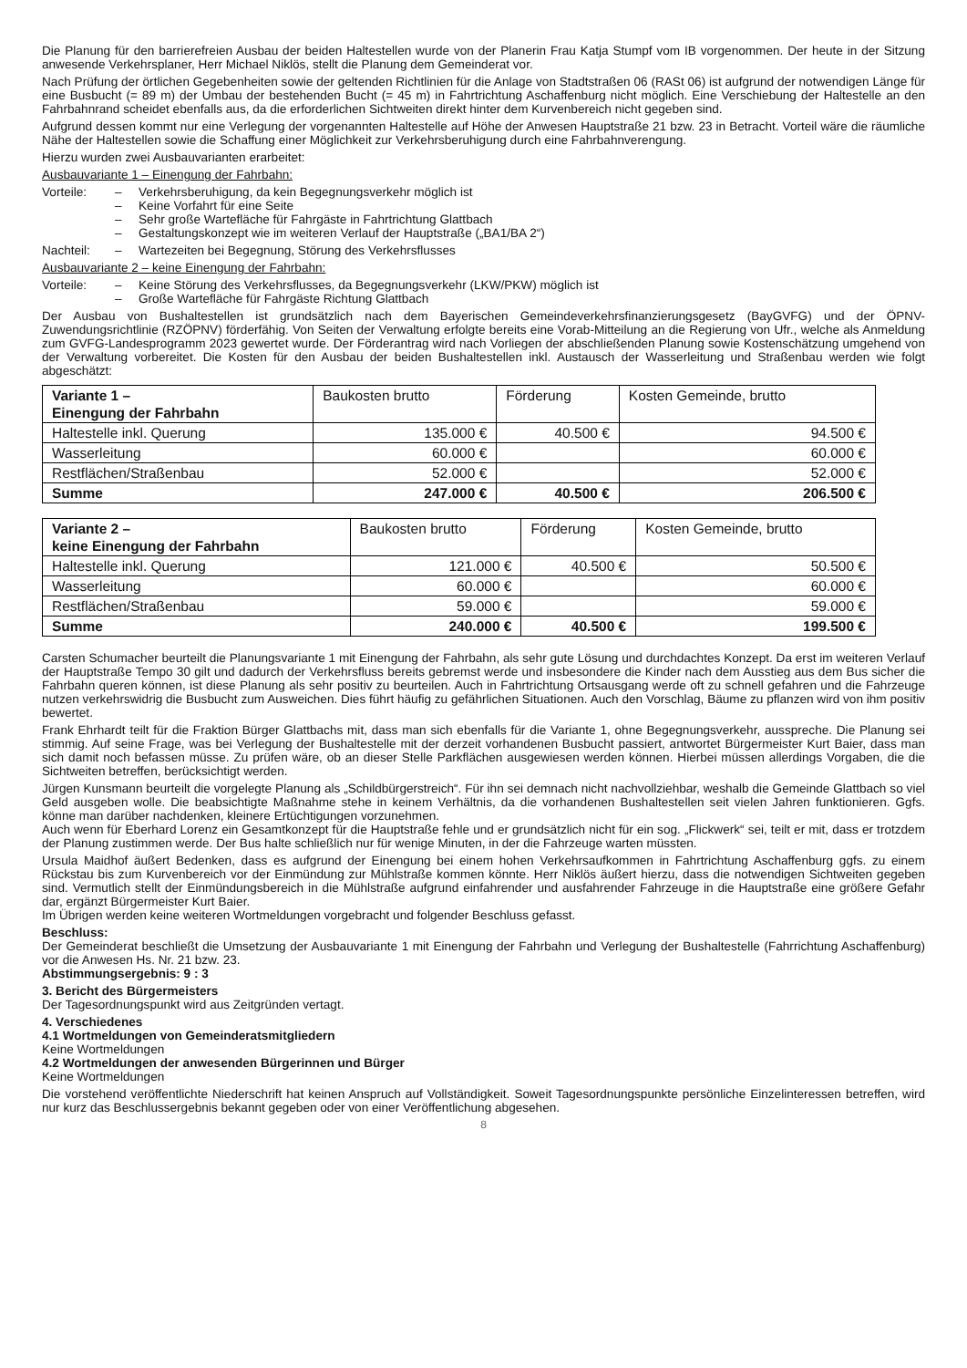Die Planung für den barrierefreien Ausbau der beiden Haltestellen wurde von der Planerin Frau Katja Stumpf vom IB vorgenommen. Der heute in der Sitzung anwesende Verkehrsplaner, Herr Michael Niklös, stellt die Planung dem Gemeinderat vor.
Nach Prüfung der örtlichen Gegebenheiten sowie der geltenden Richtlinien für die Anlage von Stadtstraßen 06 (RASt 06) ist aufgrund der notwendigen Länge für eine Busbucht (= 89 m) der Umbau der bestehenden Bucht (= 45 m) in Fahrtrichtung Aschaffenburg nicht möglich. Eine Verschiebung der Haltestelle an den Fahrbahnrand scheidet ebenfalls aus, da die erforderlichen Sichtweiten direkt hinter dem Kurvenbereich nicht gegeben sind.
Aufgrund dessen kommt nur eine Verlegung der vorgenannten Haltestelle auf Höhe der Anwesen Hauptstraße 21 bzw. 23 in Betracht. Vorteil wäre die räumliche Nähe der Haltestellen sowie die Schaffung einer Möglichkeit zur Verkehrsberuhigung durch eine Fahrbahnverengung.
Hierzu wurden zwei Ausbauvarianten erarbeitet:
Ausbauvariante 1 – Einengung der Fahrbahn:
Vorteile: – Verkehrsberuhigung, da kein Begegnungsverkehr möglich ist
– Keine Vorfahrt für eine Seite
– Sehr große Wartefläche für Fahrgäste in Fahrtrichtung Glattbach
– Gestaltungskonzept wie im weiteren Verlauf der Hauptstraße („BA1/BA 2“)
Nachteil: – Wartezeiten bei Begegnung, Störung des Verkehrsflusses
Ausbauvariante 2 – keine Einengung der Fahrbahn:
Vorteile: – Keine Störung des Verkehrsflusses, da Begegnungsverkehr (LKW/PKW) möglich ist
– Große Wartefläche für Fahrgäste Richtung Glattbach
Der Ausbau von Bushaltestellen ist grundsätzlich nach dem Bayerischen Gemeindeverkehrsfinanzierungsgesetz (BayGVFG) und der ÖPNV-Zuwendungsrichtlinie (RZÖPNV) förderfähig. Von Seiten der Verwaltung erfolgte bereits eine Vorab-Mitteilung an die Regierung von Ufr., welche als Anmeldung zum GVFG-Landesprogramm 2023 gewertet wurde. Der Förderantrag wird nach Vorliegen der abschließenden Planung sowie Kostenschätzung umgehend von der Verwaltung vorbereitet. Die Kosten für den Ausbau der beiden Bushaltestellen inkl. Austausch der Wasserleitung und Straßenbau werden wie folgt abgeschätzt:
| Variante 1 – Einengung der Fahrbahn | Baukosten brutto | Förderung | Kosten Gemeinde, brutto |
| --- | --- | --- | --- |
| Haltestelle inkl. Querung | 135.000 € | 40.500 € | 94.500 € |
| Wasserleitung | 60.000 € | | 60.000 € |
| Restflächen/Straßenbau | 52.000 € | | 52.000 € |
| Summe | 247.000 € | 40.500 € | 206.500 € |
| Variante 2 – keine Einengung der Fahrbahn | Baukosten brutto | Förderung | Kosten Gemeinde, brutto |
| --- | --- | --- | --- |
| Haltestelle inkl. Querung | 121.000 € | 40.500 € | 50.500 € |
| Wasserleitung | 60.000 € | | 60.000 € |
| Restflächen/Straßenbau | 59.000 € | | 59.000 € |
| Summe | 240.000 € | 40.500 € | 199.500 € |
Carsten Schumacher beurteilt die Planungsvariante 1 mit Einengung der Fahrbahn, als sehr gute Lösung und durchdachtes Konzept. Da erst im weiteren Verlauf der Hauptstraße Tempo 30 gilt und dadurch der Verkehrsfluss bereits gebremst werde und insbesondere die Kinder nach dem Ausstieg aus dem Bus sicher die Fahrbahn queren können, ist diese Planung als sehr positiv zu beurteilen. Auch in Fahrtrichtung Ortsausgang werde oft zu schnell gefahren und die Fahrzeuge nutzen verkehrswidrig die Busbucht zum Ausweichen. Dies führt häufig zu gefährlichen Situationen. Auch den Vorschlag, Bäume zu pflanzen wird von ihm positiv bewertet.
Frank Ehrhardt teilt für die Fraktion Bürger Glattbachs mit, dass man sich ebenfalls für die Variante 1, ohne Begegnungsverkehr, ausspreche. Die Planung sei stimmig. Auf seine Frage, was bei Verlegung der Bushaltestelle mit der derzeit vorhandenen Busbucht passiert, antwortet Bürgermeister Kurt Baier, dass man sich damit noch befassen müsse. Zu prüfen wäre, ob an dieser Stelle Parkflächen ausgewiesen werden können. Hierbei müssen allerdings Vorgaben, die die Sichtweiten betreffen, berücksichtigt werden.
Jürgen Kunsmann beurteilt die vorgelegte Planung als „Schildbürgerstreich“. Für ihn sei demnach nicht nachvollziehbar, weshalb die Gemeinde Glattbach so viel Geld ausgeben wolle. Die beabsichtigte Maßnahme stehe in keinem Verhältnis, da die vorhandenen Bushaltestellen seit vielen Jahren funktionieren. Ggfs. könne man darüber nachdenken, kleinere Ertüchtigungen vorzunehmen.
Auch wenn für Eberhard Lorenz ein Gesamtkonzept für die Hauptstraße fehle und er grundsätzlich nicht für ein sog. „Flickwerk“ sei, teilt er mit, dass er trotzdem der Planung zustimmen werde. Der Bus halte schließlich nur für wenige Minuten, in der die Fahrzeuge warten müssten.
Ursula Maidhof äußert Bedenken, dass es aufgrund der Einengung bei einem hohen Verkehrsaufkommen in Fahrtrichtung Aschaffenburg ggfs. zu einem Rückstau bis zum Kurvenbereich vor der Einmündung zur Mühlstraße kommen könnte. Herr Niklös äußert hierzu, dass die notwendigen Sichtweiten gegeben sind. Vermutlich stellt der Einmündungsbereich in die Mühlstraße aufgrund einfahrender und ausfahrender Fahrzeuge in die Hauptstraße eine größere Gefahr dar, ergänzt Bürgermeister Kurt Baier.
Im Übrigen werden keine weiteren Wortmeldungen vorgebracht und folgender Beschluss gefasst.
Beschluss:
Der Gemeinderat beschließt die Umsetzung der Ausbauvariante 1 mit Einengung der Fahrbahn und Verlegung der Bushaltestelle (Fahrrichtung Aschaffenburg) vor die Anwesen Hs. Nr. 21 bzw. 23.
Abstimmungsergebnis: 9 : 3
3. Bericht des Bürgermeisters
Der Tagesordnungspunkt wird aus Zeitgründen vertagt.
4. Verschiedenes
4.1 Wortmeldungen von Gemeinderatsmitgliedern
Keine Wortmeldungen
4.2 Wortmeldungen der anwesenden Bürgerinnen und Bürger
Keine Wortmeldungen
Die vorstehend veröffentlichte Niederschrift hat keinen Anspruch auf Vollständigkeit. Soweit Tagesordnungspunkte persönliche Einzelinteressen betreffen, wird nur kurz das Beschlussergebnis bekannt gegeben oder von einer Veröffentlichung abgesehen.
8